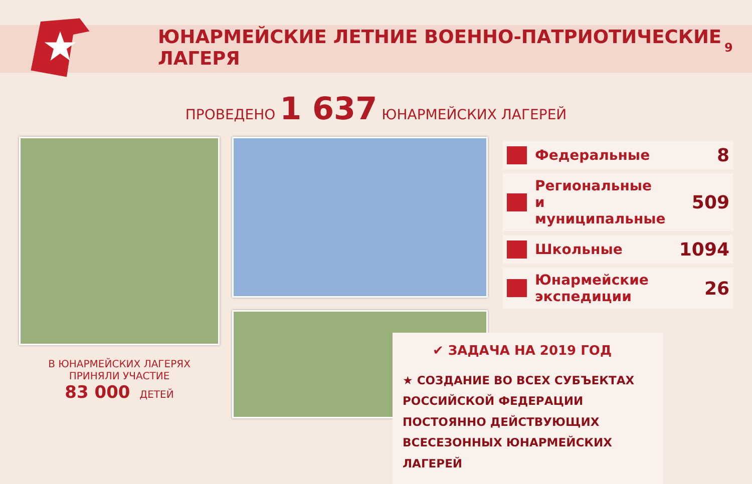ЮНАРМЕЙСКИЕ ЛЕТНИЕ ВОЕННО-ПАТРИОТИЧЕСКИЕ ЛАГЕРЯ
9
ПРОВЕДЕНО 1 637 ЮНАРМЕЙСКИХ ЛАГЕРЕЙ
В ЮНАРМЕЙСКИХ ЛАГЕРЯХ
ПРИНЯЛИ УЧАСТИЕ
83 000 ДЕТЕЙ
| | Федеральные | 8 |
| | Региональные и муниципальные | 509 |
| | Школьные | 1094 |
| | Юнармейские экспедиции | 26 |
✔ ЗАДАЧА НА 2019 ГОД
★ СОЗДАНИЕ ВО ВСЕХ СУБЪЕКТАХ РОССИЙСКОЙ ФЕДЕРАЦИИ ПОСТОЯННО ДЕЙСТВУЮЩИХ ВСЕСЕЗОННЫХ ЮНАРМЕЙСКИХ ЛАГЕРЕЙ